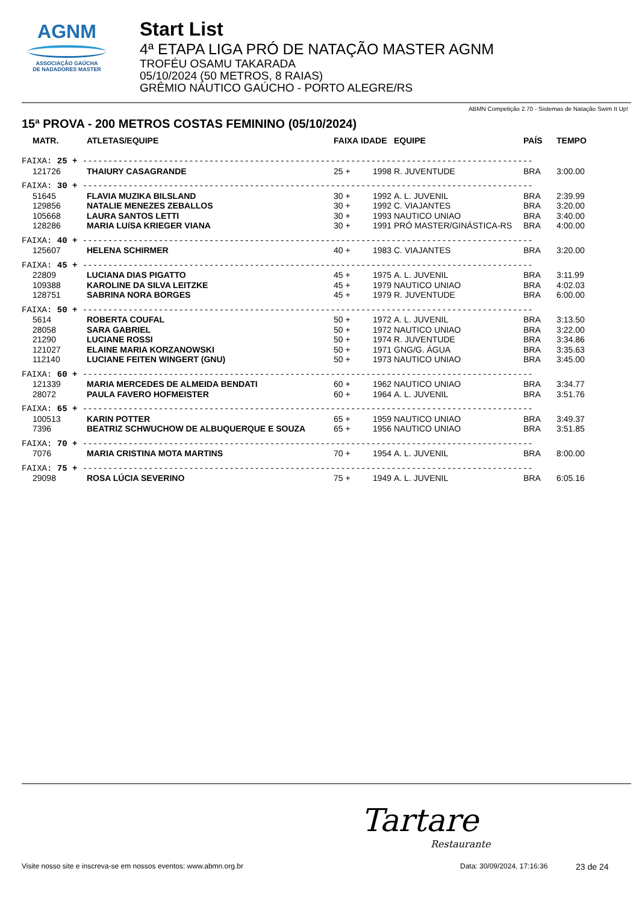AGNM
ASSOCIAÇÃO GAÚCHA
DE NADADORES MASTER
Start List
4ª ETAPA LIGA PRÓ DE NATAÇÃO MASTER AGNM
TROFÉU OSAMU TAKARADA
05/10/2024 (50 METROS, 8 RAIAS)
GRÊMIO NÁUTICO GAÚCHO - PORTO ALEGRE/RS
ABMN Competição 2.70 - Sistemas de Natação Swim It Up!
15ª PROVA - 200 METROS COSTAS FEMININO (05/10/2024)
| MATR. | ATLETAS/EQUIPE | FAIXA | IDADE | EQUIPE | PAÍS | TEMPO |
| --- | --- | --- | --- | --- | --- | --- |
| FAIXA: 25 + ----------------------------------------------------------------------------------------- | | | | | | |
| 121726 | THAIURY CASAGRANDE | 25 + | 1998 | R. JUVENTUDE | BRA | 3:00.00 |
| FAIXA: 30 + ----------------------------------------------------------------------------------------- | | | | | | |
| 51645 | FLAVIA MUZIKA BILSLAND | 30 + | 1992 | A. L. JUVENIL | BRA | 2:39.99 |
| 129856 | NATALIE MENEZES ZEBALLOS | 30 + | 1992 | C. VIAJANTES | BRA | 3:20.00 |
| 105668 | LAURA SANTOS LETTI | 30 + | 1993 | NAUTICO UNIAO | BRA | 3:40.00 |
| 128286 | MARIA LUíSA KRIEGER VIANA | 30 + | 1991 | PRÓ MASTER/GINÁSTICA-RS | BRA | 4:00.00 |
| FAIXA: 40 + ----------------------------------------------------------------------------------------- | | | | | | |
| 125607 | HELENA SCHIRMER | 40 + | 1983 | C. VIAJANTES | BRA | 3:20.00 |
| FAIXA: 45 + ----------------------------------------------------------------------------------------- | | | | | | |
| 22809 | LUCIANA DIAS PIGATTO | 45 + | 1975 | A. L. JUVENIL | BRA | 3:11.99 |
| 109388 | KAROLINE DA SILVA LEITZKE | 45 + | 1979 | NAUTICO UNIAO | BRA | 4:02.03 |
| 128751 | SABRINA NORA BORGES | 45 + | 1979 | R. JUVENTUDE | BRA | 6:00.00 |
| FAIXA: 50 + ----------------------------------------------------------------------------------------- | | | | | | |
| 5614 | ROBERTA COUFAL | 50 + | 1972 | A. L. JUVENIL | BRA | 3:13.50 |
| 28058 | SARA GABRIEL | 50 + | 1972 | NAUTICO UNIAO | BRA | 3:22.00 |
| 21290 | LUCIANE ROSSI | 50 + | 1974 | R. JUVENTUDE | BRA | 3:34.86 |
| 121027 | ELAINE MARIA KORZANOWSKI | 50 + | 1971 | GNG/G. ÁGUA | BRA | 3:35.63 |
| 112140 | LUCIANE FEITEN WINGERT (GNU) | 50 + | 1973 | NAUTICO UNIAO | BRA | 3:45.00 |
| FAIXA: 60 + ----------------------------------------------------------------------------------------- | | | | | | |
| 121339 | MARIA MERCEDES DE ALMEIDA BENDATI | 60 + | 1962 | NAUTICO UNIAO | BRA | 3:34.77 |
| 28072 | PAULA FAVERO HOFMEISTER | 60 + | 1964 | A. L. JUVENIL | BRA | 3:51.76 |
| FAIXA: 65 + ----------------------------------------------------------------------------------------- | | | | | | |
| 100513 | KARIN POTTER | 65 + | 1959 | NAUTICO UNIAO | BRA | 3:49.37 |
| 7396 | BEATRIZ SCHWUCHOW DE ALBUQUERQUE E SOUZA | 65 + | 1956 | NAUTICO UNIAO | BRA | 3:51.85 |
| FAIXA: 70 + ----------------------------------------------------------------------------------------- | | | | | | |
| 7076 | MARIA CRISTINA MOTA MARTINS | 70 + | 1954 | A. L. JUVENIL | BRA | 8:00.00 |
| FAIXA: 75 + ----------------------------------------------------------------------------------------- | | | | | | |
| 29098 | ROSA LÚCIA SEVERINO | 75 + | 1949 | A. L. JUVENIL | BRA | 6:05.16 |
Tartare
Restaurante
Visite nosso site e inscreva-se em nossos eventos: www.abmn.org.br Data: 30/09/2024, 17:16:36 23 de 24